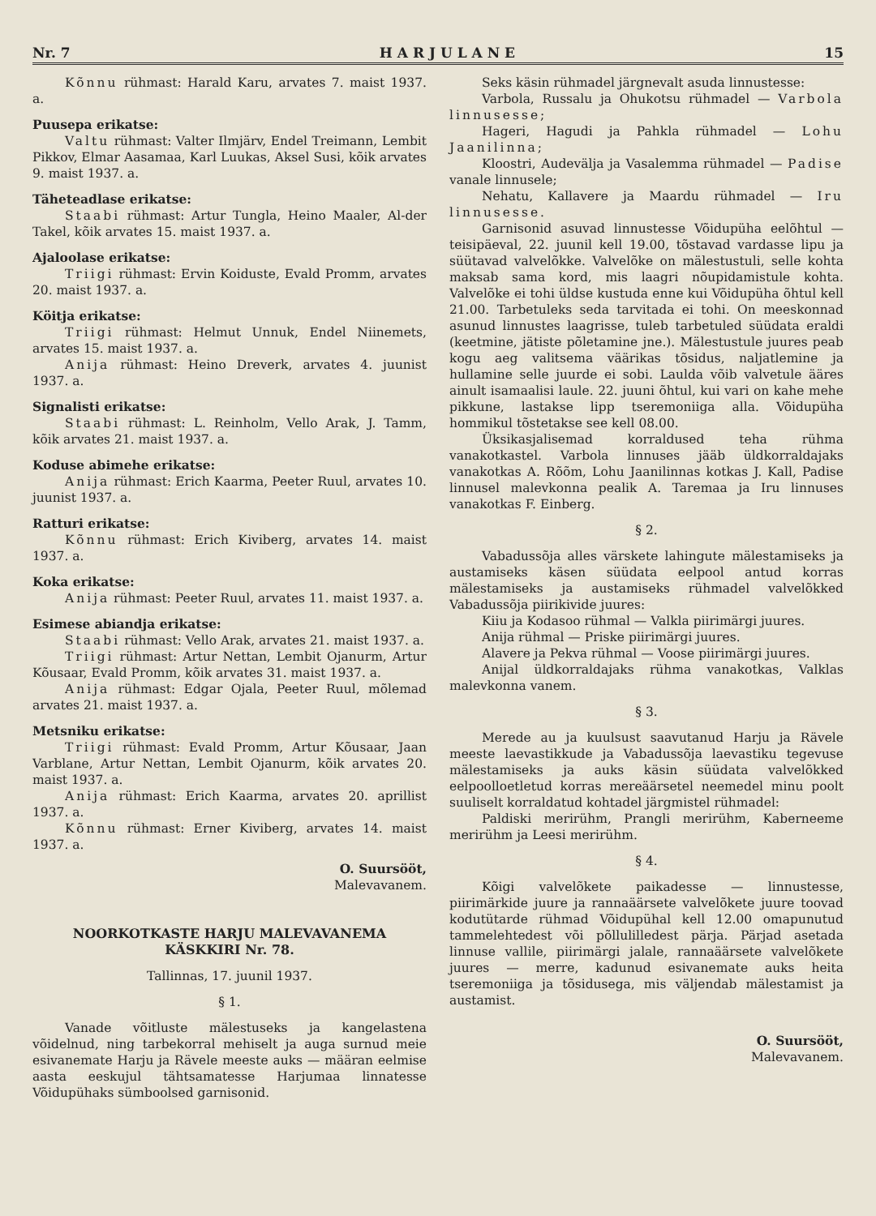Nr. 7 H A R J U L A N E 15
Kõnnu rühmast: Harald Karu, arvates 7. maist 1937. a.
Puusepa erikatse:
Valtu rühmast: Valter Ilmjärv, Endel Treimann, Lembit Pikkov, Elmar Aasamaa, Karl Luukas, Aksel Susi, kõik arvates 9. maist 1937. a.
Täheteadlase erikatse:
Staabi rühmast: Artur Tungla, Heino Maaler, Al-der Takel, kõik arvates 15. maist 1937. a.
Ajaloolase erikatse:
Triigi rühmast: Ervin Koiduste, Evald Promm, arvates 20. maist 1937. a.
Köitja erikatse:
Triigi rühmast: Helmut Unnuk, Endel Niinemets, arvates 15. maist 1937. a.
Anija rühmast: Heino Dreverk, arvates 4. juunist 1937. a.
Signalisti erikatse:
Staabi rühmast: L. Reinholm, Vello Arak, J. Tamm, kõik arvates 21. maist 1937. a.
Koduse abimehe erikatse:
Anija rühmast: Erich Kaarma, Peeter Ruul, arvates 10. juunist 1937. a.
Ratturi erikatse:
Kõnnu rühmast: Erich Kiviberg, arvates 14. maist 1937. a.
Koka erikatse:
Anija rühmast: Peeter Ruul, arvates 11. maist 1937. a.
Esimese abiandja erikatse:
Staabi rühmast: Vello Arak, arvates 21. maist 1937. a.
Triigi rühmast: Artur Nettan, Lembit Ojanurm, Artur Kõusaar, Evald Promm, kõik arvates 31. maist 1937. a.
Anija rühmast: Edgar Ojala, Peeter Ruul, mõlemad arvates 21. maist 1937. a.
Metsniku erikatse:
Triigi rühmast: Evald Promm, Artur Kõusaar, Jaan Varblane, Artur Nettan, Lembit Ojanurm, kõik arvates 20. maist 1937. a.
Anija rühmast: Erich Kaarma, arvates 20. aprillist 1937. a.
Kõnnu rühmast: Erner Kiviberg, arvates 14. maist 1937. a.
O. Suursööt,
Malevavanem.
NOORKOTKASTE HARJU MALEVAVANEMA
KÄSKKIRI Nr. 78.
Tallinnas, 17. juunil 1937.
§ 1.
Vanade võitluste mälestuseks ja kangelastena võidelnud, ning tarbekorral mehiselt ja auga surnud meie esivanemate Harju ja Rävele meeste auks — määran eelmise aasta eeskujul tähtsamatesse Harjumaa linnatesse Võidupühaks sümboolsed garnisonid.
Seks käsin rühmadel järgnevalt asuda linnustesse:
Varbola, Russalu ja Ohukotsu rühmadel — Varbola linnusesse;
Hageri, Hagudi ja Pahkla rühmadel — Lohu Jaanilinna;
Kloostri, Audevälja ja Vasalemma rühmadel — Padise vanale linnusele;
Nehatu, Kallavere ja Maardu rühmadel — Iru linnusesse.
Garnisonid asuvad linnustesse Võidupüha eelõhtul — teisipäeval, 22. juunil kell 19.00, tõstavad vardasse lipu ja süütavad valvelõkke. Valvelõke on mälestustuli, selle kohta maksab sama kord, mis laagri nõupidamistule kohta. Valvelõke ei tohi üldse kustuda enne kui Võidupüha õhtul kell 21.00. Tarbetuleks seda tarvitada ei tohi. On meeskonnad asunud linnustes laagrisse, tuleb tarbetuled süüdata eraldi (keetmine, jätiste põletamine jne.). Mälestustule juures peab kogu aeg valitsema väärikas tõsidus, naljatlemine ja hullamine selle juurde ei sobi. Laulda võib valvetule ääres ainult isamaalisi laule. 22. juuni õhtul, kui vari on kahe mehe pikkune, lastakse lipp tseremoniiga alla. Võidupüha hommikul tõstetakse see kell 08.00.
Üksikasjalisemad korraldused teha rühma vanakotkastel. Varbola linnuses jääb üldkorraldajaks vanakotkas A. Rõõm, Lohu Jaanilinnas kotkas J. Kall, Padise linnusel malevkonna pealik A. Taremaa ja Iru linnuses vanakotkas F. Einberg.
§ 2.
Vabadussõja alles värskete lahingute mälestamiseks ja austamiseks käsen süüdata eelpool antud korras mälestamiseks ja austamiseks rühmadel valvelõkked Vabadussõja piirikivide juures:
Kiiu ja Kodasoo rühmal — Valkla piirimärgi juures.
Anija rühmal — Priske piirimärgi juures.
Alavere ja Pekva rühmal — Voose piirimärgi juures.
Anijal üldkorraldajaks rühma vanakotkas, Valklas malevkonna vanem.
§ 3.
Merede au ja kuulsust saavutanud Harju ja Rävele meeste laevastikkude ja Vabadussõja laevastiku tegevuse mälestamiseks ja auks käsin süüdata valvelõkked eelpoolloetletud korras mereäärsetel neemedel minu poolt suuliselt korraldatud kohtadel järgmistel rühmadel:
Paldiski merirühm, Prangli merirühm, Kaberneeme merirühm ja Leesi merirühm.
§ 4.
Kõigi valvelõkete paikadesse — linnustesse, piirimärkide juure ja rannaäärsete valvelõkete juure toovad kodutütarde rühmad Võidupühal kell 12.00 omapunutud tammelehtedest või põllulilledest pärja. Pärjad asetada linnuse vallile, piirimärgi jalale, rannaäärsete valvelõkete juures — merre, kadunud esivanemate auks heita tseremoniiga ja tõsidusega, mis väljendab mälestamist ja austamist.
O. Suursööt,
Malevavanem.